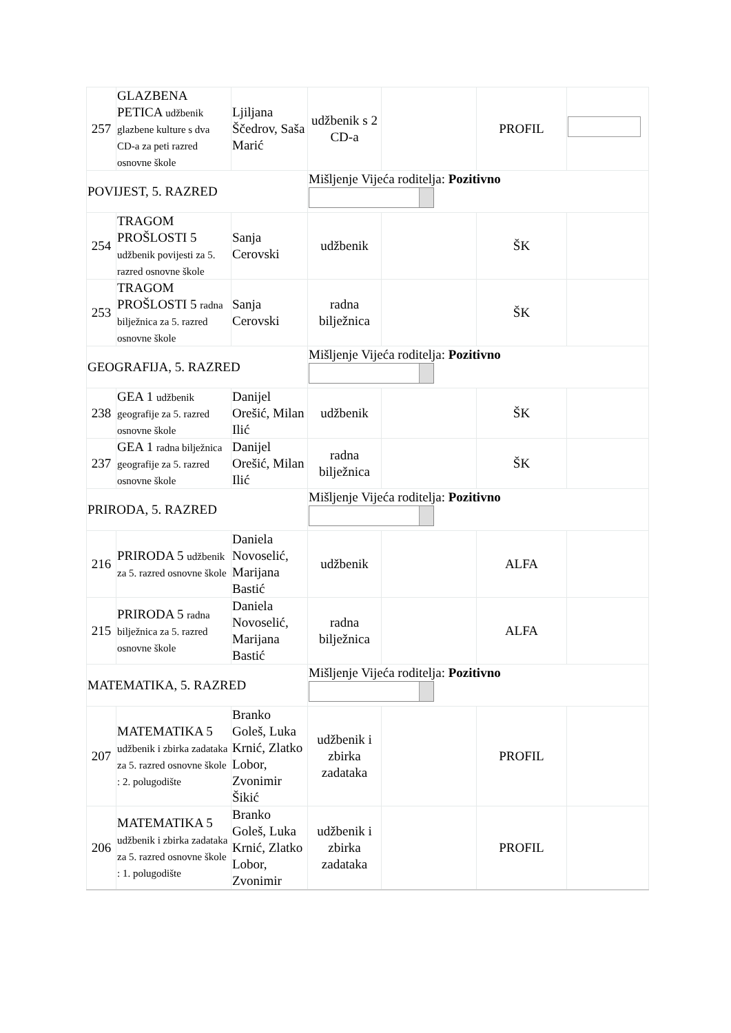| 257 | GLAZBENA PETICA udžbenik glazbene kulture s dva CD-a za peti razred osnovne škole | Ljiljana Ščedrov, Saša Marić | udžbenik s 2 CD-a | | PROFIL | |
| POVIJEST, 5. RAZRED | | | Mišljenje Vijeća roditelja: Pozitivno | | | |
| 254 | TRAGOM PROŠLOSTI 5 udžbenik povijesti za 5. razred osnovne škole | Sanja Cerovski | udžbenik | | ŠK | |
| 253 | TRAGOM PROŠLOSTI 5 radna bilježnica za 5. razred osnovne škole | Sanja Cerovski | radna bilježnica | | ŠK | |
| GEOGRAFIJA, 5. RAZRED | | | Mišljenje Vijeća roditelja: Pozitivno | | | |
| 238 | GEA 1 udžbenik geografije za 5. razred osnovne škole | Danijel Orešić, Milan Ilić | udžbenik | | ŠK | |
| 237 | GEA 1 radna bilježnica geografije za 5. razred osnovne škole | Danijel Orešić, Milan Ilić | radna bilježnica | | ŠK | |
| PRIRODA, 5. RAZRED | | | Mišljenje Vijeća roditelja: Pozitivno | | | |
| 216 | PRIRODA 5 udžbenik za 5. razred osnovne škole | Daniela Novoselić, Marijana Bastić | udžbenik | | ALFA | |
| 215 | PRIRODA 5 radna bilježnica za 5. razred osnovne škole | Daniela Novoselić, Marijana Bastić | radna bilježnica | | ALFA | |
| MATEMATIKA, 5. RAZRED | | | Mišljenje Vijeća roditelja: Pozitivno | | | |
| 207 | MATEMATIKA 5 udžbenik i zbirka zadataka za 5. razred osnovne škole : 2. polugodište | Branko Goleš, Luka Krnić, Zlatko Lobor, Zvonimir Šikić | udžbenik i zbirka zadataka | | PROFIL | |
| 206 | MATEMATIKA 5 udžbenik i zbirka zadataka za 5. razred osnovne škole : 1. polugodište | Branko Goleš, Luka Krnić, Zlatko Lobor, Zvonimir | udžbenik i zbirka zadataka | | PROFIL | |